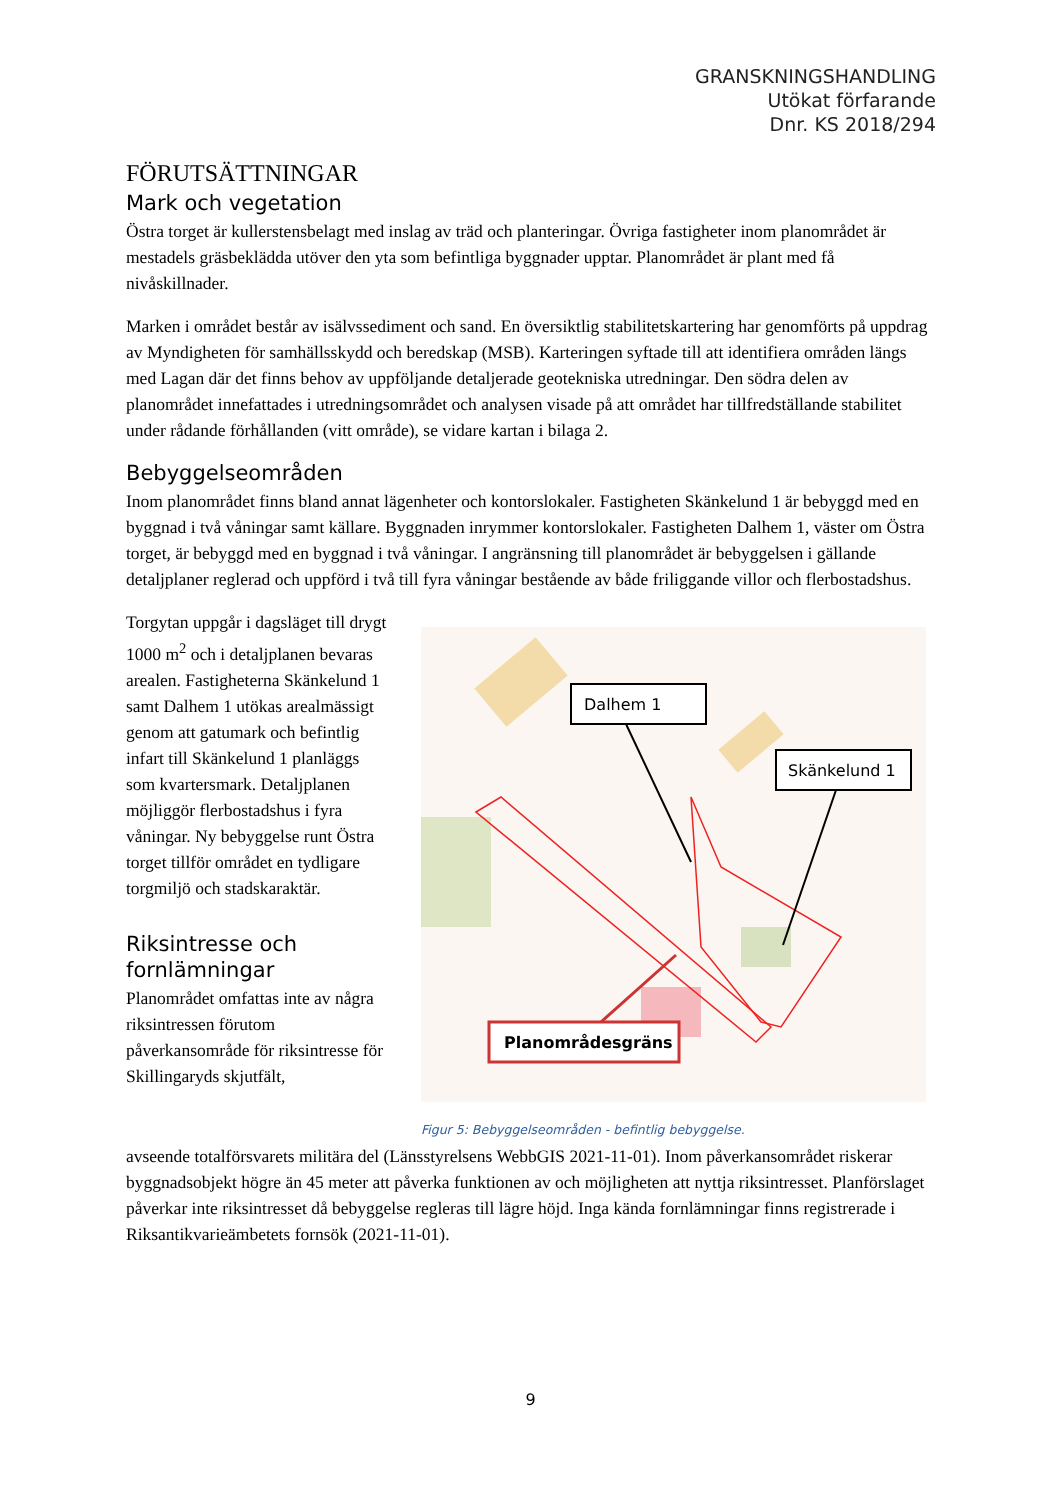GRANSKNINGSHANDLING
Utökat förfarande
Dnr. KS 2018/294
FÖRUTSÄTTNINGAR
Mark och vegetation
Östra torget är kullerstensbelagt med inslag av träd och planteringar. Övriga fastigheter inom planområdet är mestadels gräsbeklädda utöver den yta som befintliga byggnader upptar. Planområdet är plant med få nivåskillnader.
Marken i området består av isälvssediment och sand. En översiktlig stabilitetskartering har genomförts på uppdrag av Myndigheten för samhällsskydd och beredskap (MSB). Karteringen syftade till att identifiera områden längs med Lagan där det finns behov av uppföljande detaljerade geotekniska utredningar. Den södra delen av planområdet innefattades i utredningsområdet och analysen visade på att området har tillfredställande stabilitet under rådande förhållanden (vitt område), se vidare kartan i bilaga 2.
Bebyggelseområden
Inom planområdet finns bland annat lägenheter och kontorslokaler. Fastigheten Skänkelund 1 är bebyggd med en byggnad i två våningar samt källare. Byggnaden inrymmer kontorslokaler. Fastigheten Dalhem 1, väster om Östra torget, är bebyggd med en byggnad i två våningar. I angränsning till planområdet är bebyggelsen i gällande detaljplaner reglerad och uppförd i två till fyra våningar bestående av både friliggande villor och flerbostadshus.
Torgytan uppgår i dagsläget till drygt 1000 m<sup>2</sup> och i detaljplanen bevaras arealen. Fastigheterna Skänkelund 1 samt Dalhem 1 utökas arealmässigt genom att gatumark och befintlig infart till Skänkelund 1 planläggs som kvartersmark. Detaljplanen möjliggör flerbostadshus i fyra våningar. Ny bebyggelse runt Östra torget tillför området en tydligare torgmiljö och stadskaraktär.
Riksintresse och fornlämningar
Planområdet omfattas inte av några riksintressen förutom påverkansområde för riksintresse för Skillingaryds skjutfält,
Dalhem 1
Skänkelund 1
Planområdesgräns
Figur 5: Bebyggelseområden - befintlig bebyggelse.
avseende totalförsvarets militära del (Länsstyrelsens WebbGIS 2021-11-01). Inom påverkansområdet riskerar byggnadsobjekt högre än 45 meter att påverka funktionen av och möjligheten att nyttja riksintresset. Planförslaget påverkar inte riksintresset då bebyggelse regleras till lägre höjd. Inga kända fornlämningar finns registrerade i Riksantikvarieämbetets fornsök (2021-11-01).
9